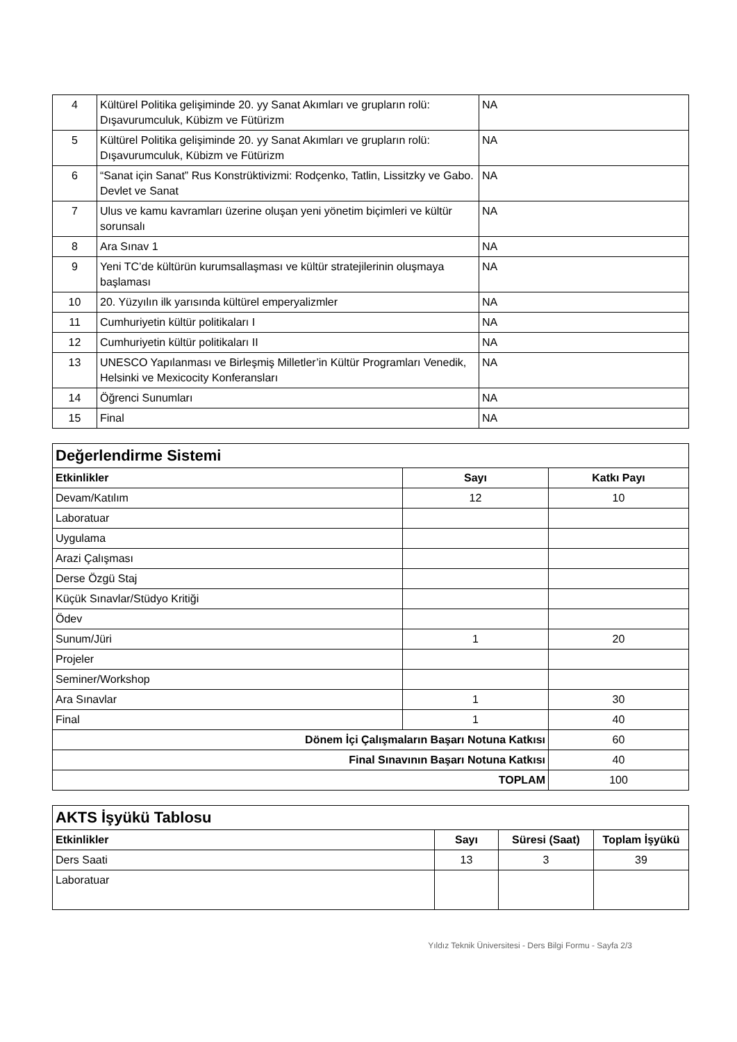| 4 | Kültürel Politika gelişiminde 20. yy Sanat Akımları ve grupların rolü: Dışavurumculuk, Kübizm ve Fütürizm | NA |
| 5 | Kültürel Politika gelişiminde 20. yy Sanat Akımları ve grupların rolü: Dışavurumculuk, Kübizm ve Fütürizm | NA |
| 6 | “Sanat için Sanat” Rus Konstrüktivizmi: Rodçenko, Tatlin, Lissitzky ve Gabo. Devlet ve Sanat | NA |
| 7 | Ulus ve kamu kavramları üzerine oluşan yeni yönetim biçimleri ve kültür sorunsalı | NA |
| 8 | Ara Sınav 1 | NA |
| 9 | Yeni TC’de kültürün kurumsallaşması ve kültür stratejilerinin oluşmaya başlaması | NA |
| 10 | 20. Yüzyılın ilk yarısında kültürel emperyalizmler | NA |
| 11 | Cumhuriyetin kültür politikaları I | NA |
| 12 | Cumhuriyetin kültür politikaları II | NA |
| 13 | UNESCO Yapılanması ve Birleşmiş Milletler’in Kültür Programları Venedik, Helsinki ve Mexicocity Konferansları | NA |
| 14 | Öğrenci Sunumları | NA |
| 15 | Final | NA |
| Değerlendirme Sistemi | | |
| Etkinlikler | Sayı | Katkı Payı |
| Devam/Katılım | 12 | 10 |
| Laboratuar | | |
| Uygulama | | |
| Arazi Çalışması | | |
| Derse Özgü Staj | | |
| Küçük Sınavlar/Stüdyo Kritiği | | |
| Ödev | | |
| Sunum/Jüri | 1 | 20 |
| Projeler | | |
| Seminer/Workshop | | |
| Ara Sınavlar | 1 | 30 |
| Final | 1 | 40 |
| Dönem İçi Çalışmaların Başarı Notuna Katkısı | | 60 |
| Final Sınavının Başarı Notuna Katkısı | | 40 |
| TOPLAM | | 100 |
| AKTS İşyükü Tablosu | | | |
| Etkinlikler | Sayı | Süresi (Saat) | Toplam İşyükü |
| Ders Saati | 13 | 3 | 39 |
| Laboratuar | | | |
Yıldız Teknik Üniversitesi - Ders Bilgi Formu - Sayfa 2/3